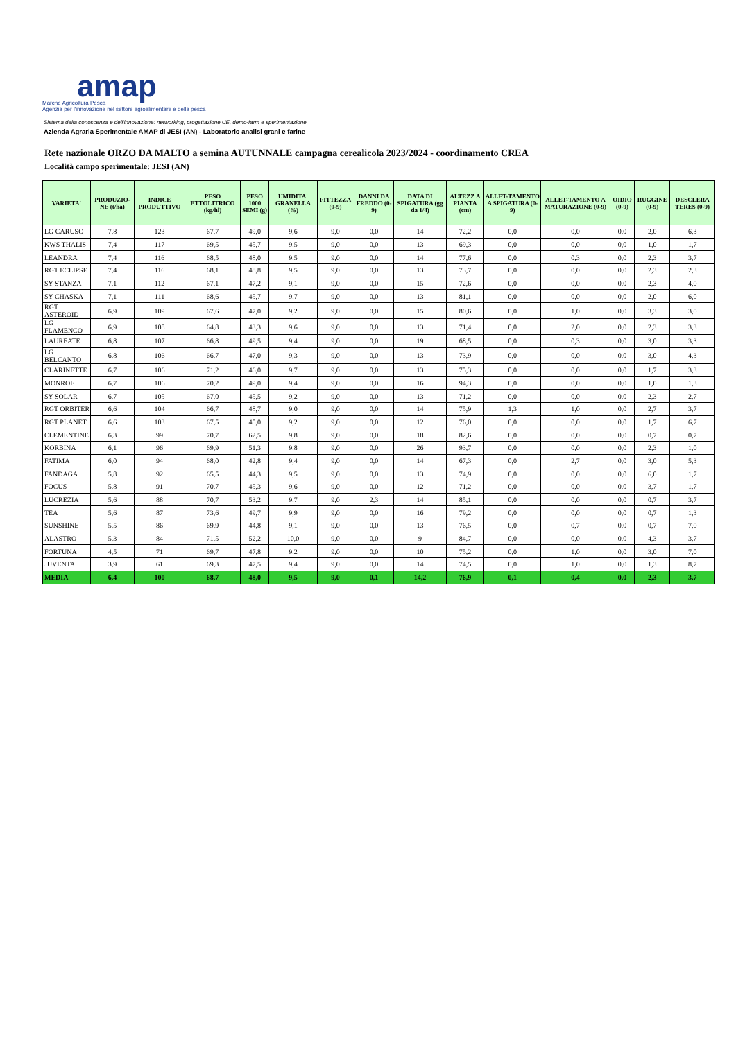amap
Marche Agricoltura Pesca
Agenzia per l'innovazione nel settore agroalimentare e della pesca
Sistema della conoscenza e dell'innovazione: networking, progettazione UE, demo-farm e sperimentazione
Azienda Agraria Sperimentale AMAP di JESI (AN) - Laboratorio analisi grani e farine
Rete nazionale ORZO DA MALTO a semina AUTUNNALE campagna cerealicola 2023/2024 - coordinamento CREA
Località campo sperimentale: JESI (AN)
| VARIETA' | PRODUZIO-NE (t/ha) | INDICE PRODUTTIVO | PESO ETTOLITRICO (kg/hl) | PESO 1000 SEMI (g) | UMIDITA' GRANELLA (%) | FITTEZZA (0-9) | DANNI DA FREDDO (0-9) | DATA DI SPIGATURA (gg da 1/4) | ALTEZZ A PIANTA (cm) | ALLET-TAMENTO A SPIGATURA (0-9) | ALLET-TAMENTO A MATURAZIONE (0-9) | OIDIO (0-9) | RUGGINE (0-9) | DESCLERA TERES (0-9) |
| --- | --- | --- | --- | --- | --- | --- | --- | --- | --- | --- | --- | --- | --- | --- |
| LG CARUSO | 7,8 | 123 | 67,7 | 49,0 | 9,6 | 9,0 | 0,0 | 14 | 72,2 | 0,0 | 0,0 | 0,0 | 2,0 | 6,3 |
| KWS THALIS | 7,4 | 117 | 69,5 | 45,7 | 9,5 | 9,0 | 0,0 | 13 | 69,3 | 0,0 | 0,0 | 0,0 | 1,0 | 1,7 |
| LEANDRA | 7,4 | 116 | 68,5 | 48,0 | 9,5 | 9,0 | 0,0 | 14 | 77,6 | 0,0 | 0,3 | 0,0 | 2,3 | 3,7 |
| RGT ECLIPSE | 7,4 | 116 | 68,1 | 48,8 | 9,5 | 9,0 | 0,0 | 13 | 73,7 | 0,0 | 0,0 | 0,0 | 2,3 | 2,3 |
| SY STANZA | 7,1 | 112 | 67,1 | 47,2 | 9,1 | 9,0 | 0,0 | 15 | 72,6 | 0,0 | 0,0 | 0,0 | 2,3 | 4,0 |
| SY CHASKA | 7,1 | 111 | 68,6 | 45,7 | 9,7 | 9,0 | 0,0 | 13 | 81,1 | 0,0 | 0,0 | 0,0 | 2,0 | 6,0 |
| RGT ASTEROID | 6,9 | 109 | 67,6 | 47,0 | 9,2 | 9,0 | 0,0 | 15 | 80,6 | 0,0 | 1,0 | 0,0 | 3,3 | 3,0 |
| LG FLAMENCO | 6,9 | 108 | 64,8 | 43,3 | 9,6 | 9,0 | 0,0 | 13 | 71,4 | 0,0 | 2,0 | 0,0 | 2,3 | 3,3 |
| LAUREATE | 6,8 | 107 | 66,8 | 49,5 | 9,4 | 9,0 | 0,0 | 19 | 68,5 | 0,0 | 0,3 | 0,0 | 3,0 | 3,3 |
| LG BELCANTO | 6,8 | 106 | 66,7 | 47,0 | 9,3 | 9,0 | 0,0 | 13 | 73,9 | 0,0 | 0,0 | 0,0 | 3,0 | 4,3 |
| CLARINETTE | 6,7 | 106 | 71,2 | 46,0 | 9,7 | 9,0 | 0,0 | 13 | 75,3 | 0,0 | 0,0 | 0,0 | 1,7 | 3,3 |
| MONROE | 6,7 | 106 | 70,2 | 49,0 | 9,4 | 9,0 | 0,0 | 16 | 94,3 | 0,0 | 0,0 | 0,0 | 1,0 | 1,3 |
| SY SOLAR | 6,7 | 105 | 67,0 | 45,5 | 9,2 | 9,0 | 0,0 | 13 | 71,2 | 0,0 | 0,0 | 0,0 | 2,3 | 2,7 |
| RGT ORBITER | 6,6 | 104 | 66,7 | 48,7 | 9,0 | 9,0 | 0,0 | 14 | 75,9 | 1,3 | 1,0 | 0,0 | 2,7 | 3,7 |
| RGT PLANET | 6,6 | 103 | 67,5 | 45,0 | 9,2 | 9,0 | 0,0 | 12 | 76,0 | 0,0 | 0,0 | 0,0 | 1,7 | 6,7 |
| CLEMENTINE | 6,3 | 99 | 70,7 | 62,5 | 9,8 | 9,0 | 0,0 | 18 | 82,6 | 0,0 | 0,0 | 0,0 | 0,7 | 0,7 |
| KORBINA | 6,1 | 96 | 69,9 | 51,3 | 9,8 | 9,0 | 0,0 | 26 | 93,7 | 0,0 | 0,0 | 0,0 | 2,3 | 1,0 |
| FATIMA | 6,0 | 94 | 68,0 | 42,8 | 9,4 | 9,0 | 0,0 | 14 | 67,3 | 0,0 | 2,7 | 0,0 | 3,0 | 5,3 |
| FANDAGA | 5,8 | 92 | 65,5 | 44,3 | 9,5 | 9,0 | 0,0 | 13 | 74,9 | 0,0 | 0,0 | 0,0 | 6,0 | 1,7 |
| FOCUS | 5,8 | 91 | 70,7 | 45,3 | 9,6 | 9,0 | 0,0 | 12 | 71,2 | 0,0 | 0,0 | 0,0 | 3,7 | 1,7 |
| LUCREZIA | 5,6 | 88 | 70,7 | 53,2 | 9,7 | 9,0 | 2,3 | 14 | 85,1 | 0,0 | 0,0 | 0,0 | 0,7 | 3,7 |
| TEA | 5,6 | 87 | 73,6 | 49,7 | 9,9 | 9,0 | 0,0 | 16 | 79,2 | 0,0 | 0,0 | 0,0 | 0,7 | 1,3 |
| SUNSHINE | 5,5 | 86 | 69,9 | 44,8 | 9,1 | 9,0 | 0,0 | 13 | 76,5 | 0,0 | 0,7 | 0,0 | 0,7 | 7,0 |
| ALASTRO | 5,3 | 84 | 71,5 | 52,2 | 10,0 | 9,0 | 0,0 | 9 | 84,7 | 0,0 | 0,0 | 0,0 | 4,3 | 3,7 |
| FORTUNA | 4,5 | 71 | 69,7 | 47,8 | 9,2 | 9,0 | 0,0 | 10 | 75,2 | 0,0 | 1,0 | 0,0 | 3,0 | 7,0 |
| JUVENTA | 3,9 | 61 | 69,3 | 47,5 | 9,4 | 9,0 | 0,0 | 14 | 74,5 | 0,0 | 1,0 | 0,0 | 1,3 | 8,7 |
| MEDIA | 6,4 | 100 | 68,7 | 48,0 | 9,5 | 9,0 | 0,1 | 14,2 | 76,9 | 0,1 | 0,4 | 0,0 | 2,3 | 3,7 |